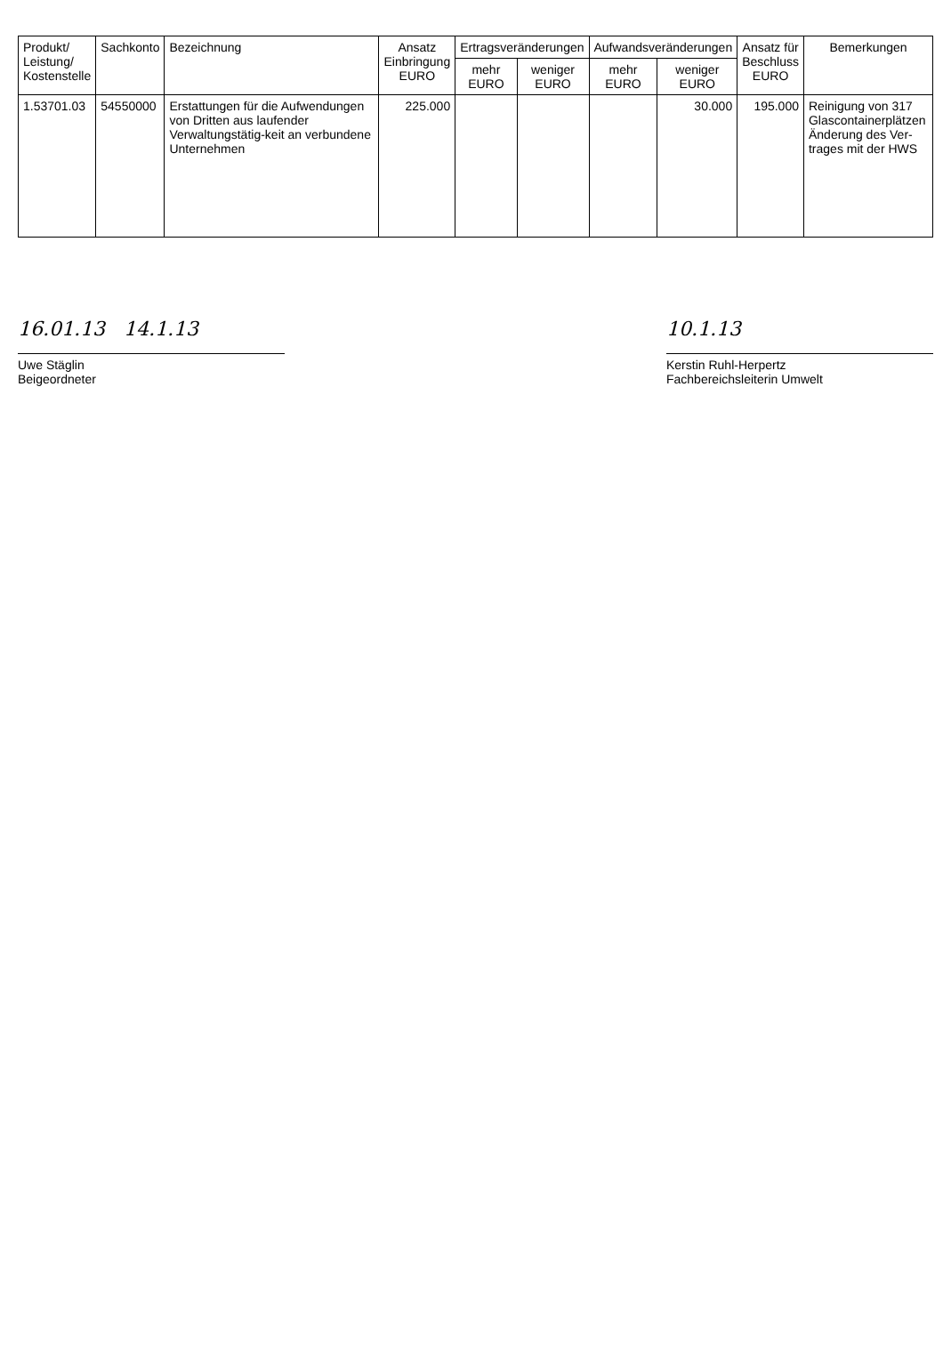| Produkt/ Leistung/ Kostenstelle | Sachkonto | Bezeichnung | Ansatz Einbringung EURO | Ertragsveränderungen | | Aufwandsveränderungen | | Ansatz für Beschluss EURO | Bemerkungen |
| --- | --- | --- | --- | --- | --- | --- | --- | --- | --- |
| | | | | mehr EURO | weniger EURO | mehr EURO | weniger EURO | | |
| 1.53701.03 | 54550000 | Erstattungen für die Aufwendungen von Dritten aus laufender Verwaltungstätig-keit an verbundene Unternehmen | 225.000 | | | | 30.000 | 195.000 | Reinigung von 317 Glascontainerplätzen Änderung des Ver-trages mit der HWS |
16.01.13 14.1.13
Uwe Stäglin
Beigeordneter
10.1.13
Kerstin Ruhl-Herpertz
Fachbereichsleiterin Umwelt